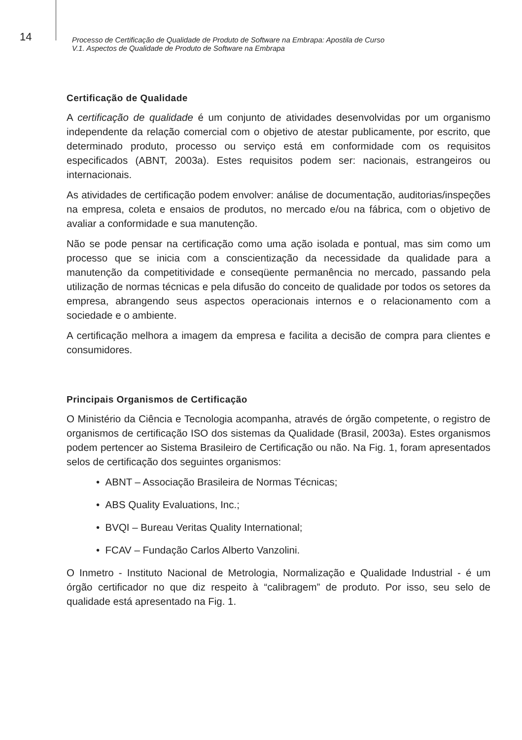14
Processo de Certificação de Qualidade de Produto de Software na Embrapa: Apostila de Curso
V.1. Aspectos de Qualidade de Produto de Software na Embrapa
Certificação de Qualidade
A certificação de qualidade é um conjunto de atividades desenvolvidas por um organismo independente da relação comercial com o objetivo de atestar publicamente, por escrito, que determinado produto, processo ou serviço está em conformidade com os requisitos especificados (ABNT, 2003a). Estes requisitos podem ser: nacionais, estrangeiros ou internacionais.
As atividades de certificação podem envolver: análise de documentação, auditorias/inspeções na empresa, coleta e ensaios de produtos, no mercado e/ou na fábrica, com o objetivo de avaliar a conformidade e sua manutenção.
Não se pode pensar na certificação como uma ação isolada e pontual, mas sim como um processo que se inicia com a conscientização da necessidade da qualidade para a manutenção da competitividade e conseqüente permanência no mercado, passando pela utilização de normas técnicas e pela difusão do conceito de qualidade por todos os setores da empresa, abrangendo seus aspectos operacionais internos e o relacionamento com a sociedade e o ambiente.
A certificação melhora a imagem da empresa e facilita a decisão de compra para clientes e consumidores.
Principais Organismos de Certificação
O Ministério da Ciência e Tecnologia acompanha, através de órgão competente, o registro de organismos de certificação ISO dos sistemas da Qualidade (Brasil, 2003a). Estes organismos podem pertencer ao Sistema Brasileiro de Certificação ou não. Na Fig. 1, foram apresentados selos de certificação dos seguintes organismos:
• ABNT – Associação Brasileira de Normas Técnicas;
• ABS Quality Evaluations, Inc.;
• BVQI – Bureau Veritas Quality International;
• FCAV – Fundação Carlos Alberto Vanzolini.
O Inmetro - Instituto Nacional de Metrologia, Normalização e Qualidade Industrial - é um órgão certificador no que diz respeito à “calibragem” de produto. Por isso, seu selo de qualidade está apresentado na Fig. 1.